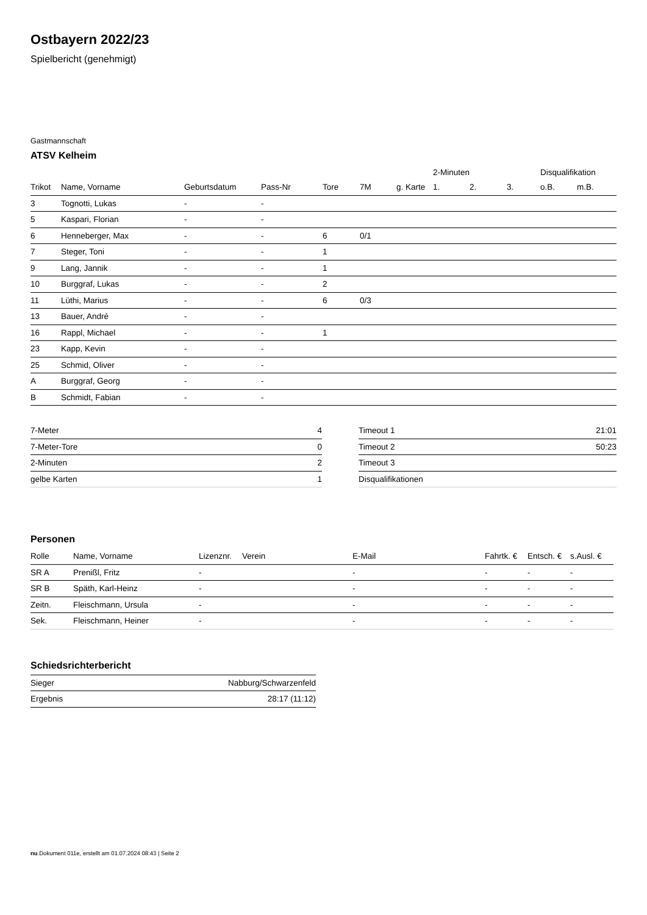Ostbayern 2022/23
Spielbericht (genehmigt)
Gastmannschaft
ATSV Kelheim
| | | | | | | | 2-Minuten | | | Disqualifikation | |
| Trikot | Name, Vorname | Geburtsdatum | Pass-Nr | Tore | 7M | g. Karte | 1. | 2. | 3. | o.B. | m.B. |
| 3 | Tognotti, Lukas | - | - | | | | | | | | |
| 5 | Kaspari, Florian | - | - | | | | | | | | |
| 6 | Henneberger, Max | - | - | 6 | 0/1 | | | | | | |
| 7 | Steger, Toni | - | - | 1 | | | | | | | |
| 9 | Lang, Jannik | - | - | 1 | | | | | | | |
| 10 | Burggraf, Lukas | - | - | 2 | | | | | | | |
| 11 | Lüthi, Marius | - | - | 6 | 0/3 | | | | | | |
| 13 | Bauer, André | - | - | | | | | | | | |
| 16 | Rappl, Michael | - | - | 1 | | | | | | | |
| 23 | Kapp, Kevin | - | - | | | | | | | | |
| 25 | Schmid, Oliver | - | - | | | | | | | | |
| A | Burggraf, Georg | - | - | | | | | | | | |
| B | Schmidt, Fabian | - | - | | | | | | | | |
| 7-Meter | 4 |
| 7-Meter-Tore | 0 |
| 2-Minuten | 2 |
| gelbe Karten | 1 |
| Timeout 1 | 21:01 |
| Timeout 2 | 50:23 |
| Timeout 3 | |
| Disqualifikationen | |
Personen
| Rolle | Name, Vorname | Lizenznr. | Verein | E-Mail | Fahrtk. € | Entsch. € | s.Ausl. € |
| --- | --- | --- | --- | --- | --- | --- | --- |
| SR A | Prenißl, Fritz | - | | - | - | - | - |
| SR B | Späth, Karl-Heinz | - | | - | - | - | - |
| Zeitn. | Fleischmann, Ursula | - | | - | - | - | - |
| Sek. | Fleischmann, Heiner | - | | - | - | - | - |
Schiedsrichterbericht
| Sieger | Nabburg/Schwarzenfeld |
| Ergebnis | 28:17 (11:12) |
nu.Dokument 011e, erstellt am 01.07.2024 08:43 | Seite 2